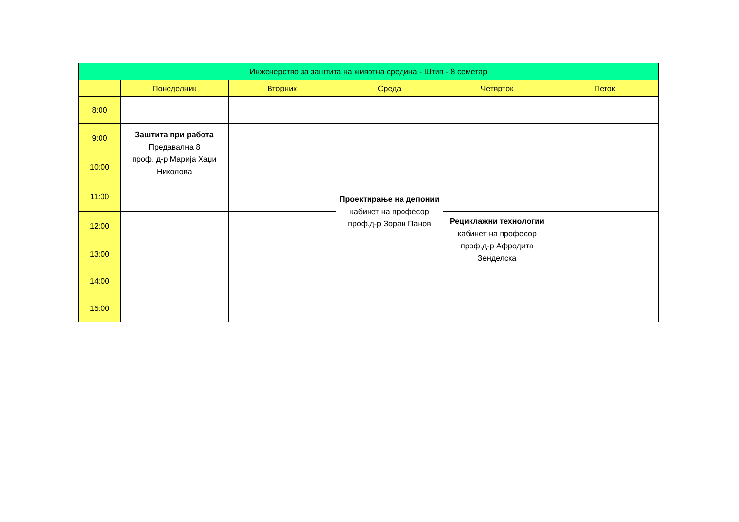| Инженерство за заштита на животна средина - Штип - 8 семетар | | | | | |
| --- | --- | --- | --- | --- | --- |
| | Понеделник | Вторник | Среда | Четврток | Петок |
| 8:00 | | | | | |
| 9:00 | Заштита при работа Предавална 8 проф. д-р Марија Хаџи Николова | | | | |
| 10:00 | | | | | |
| 11:00 | | | Проектирање на депонии кабинет на професор проф.д-р Зоран Панов | | |
| 12:00 | | | | Рециклажни технологии кабинет на професор проф.д-р Афродита Зенделска | |
| 13:00 | | | | | |
| 14:00 | | | | | |
| 15:00 | | | | | |